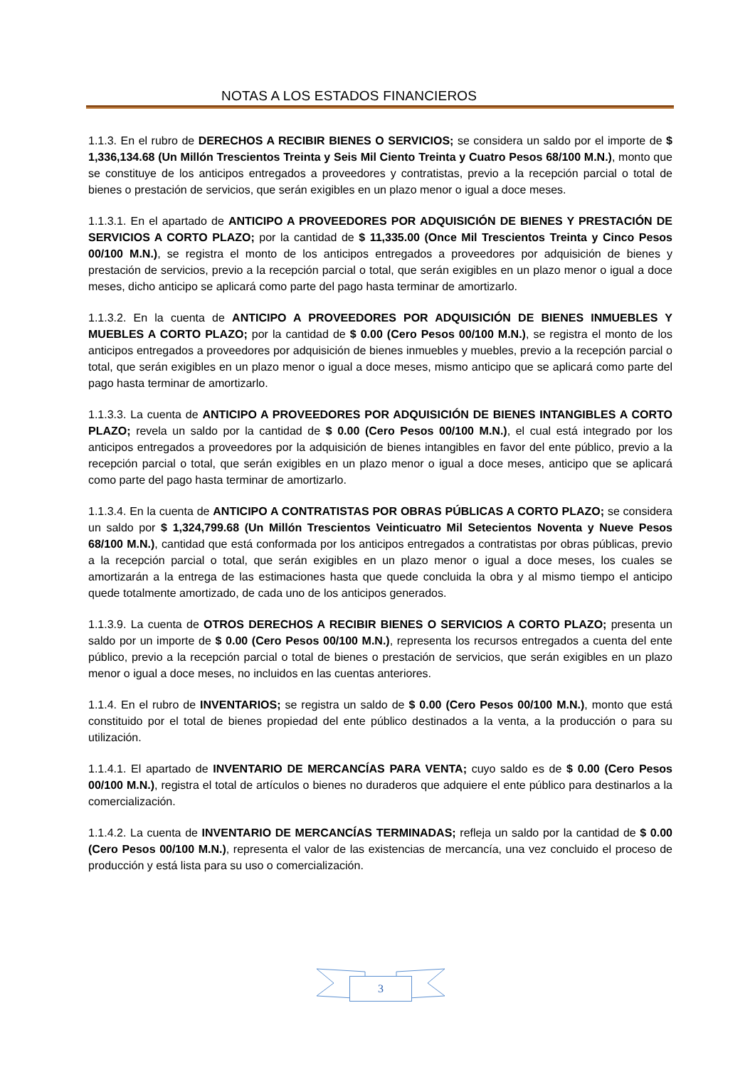NOTAS A LOS ESTADOS FINANCIEROS
1.1.3. En el rubro de DERECHOS A RECIBIR BIENES O SERVICIOS; se considera un saldo por el importe de $ 1,336,134.68 (Un Millón Trescientos Treinta y Seis Mil Ciento Treinta y Cuatro Pesos 68/100 M.N.), monto que se constituye de los anticipos entregados a proveedores y contratistas, previo a la recepción parcial o total de bienes o prestación de servicios, que serán exigibles en un plazo menor o igual a doce meses.
1.1.3.1. En el apartado de ANTICIPO A PROVEEDORES POR ADQUISICIÓN DE BIENES Y PRESTACIÓN DE SERVICIOS A CORTO PLAZO; por la cantidad de $ 11,335.00 (Once Mil Trescientos Treinta y Cinco Pesos 00/100 M.N.), se registra el monto de los anticipos entregados a proveedores por adquisición de bienes y prestación de servicios, previo a la recepción parcial o total, que serán exigibles en un plazo menor o igual a doce meses, dicho anticipo se aplicará como parte del pago hasta terminar de amortizarlo.
1.1.3.2. En la cuenta de ANTICIPO A PROVEEDORES POR ADQUISICIÓN DE BIENES INMUEBLES Y MUEBLES A CORTO PLAZO; por la cantidad de $ 0.00 (Cero Pesos 00/100 M.N.), se registra el monto de los anticipos entregados a proveedores por adquisición de bienes inmuebles y muebles, previo a la recepción parcial o total, que serán exigibles en un plazo menor o igual a doce meses, mismo anticipo que se aplicará como parte del pago hasta terminar de amortizarlo.
1.1.3.3. La cuenta de ANTICIPO A PROVEEDORES POR ADQUISICIÓN DE BIENES INTANGIBLES A CORTO PLAZO; revela un saldo por la cantidad de $ 0.00 (Cero Pesos 00/100 M.N.), el cual está integrado por los anticipos entregados a proveedores por la adquisición de bienes intangibles en favor del ente público, previo a la recepción parcial o total, que serán exigibles en un plazo menor o igual a doce meses, anticipo que se aplicará como parte del pago hasta terminar de amortizarlo.
1.1.3.4. En la cuenta de ANTICIPO A CONTRATISTAS POR OBRAS PÚBLICAS A CORTO PLAZO; se considera un saldo por $ 1,324,799.68 (Un Millón Trescientos Veinticuatro Mil Setecientos Noventa y Nueve Pesos 68/100 M.N.), cantidad que está conformada por los anticipos entregados a contratistas por obras públicas, previo a la recepción parcial o total, que serán exigibles en un plazo menor o igual a doce meses, los cuales se amortizarán a la entrega de las estimaciones hasta que quede concluida la obra y al mismo tiempo el anticipo quede totalmente amortizado, de cada uno de los anticipos generados.
1.1.3.9. La cuenta de OTROS DERECHOS A RECIBIR BIENES O SERVICIOS A CORTO PLAZO; presenta un saldo por un importe de $ 0.00 (Cero Pesos 00/100 M.N.), representa los recursos entregados a cuenta del ente público, previo a la recepción parcial o total de bienes o prestación de servicios, que serán exigibles en un plazo menor o igual a doce meses, no incluidos en las cuentas anteriores.
1.1.4. En el rubro de INVENTARIOS; se registra un saldo de $ 0.00 (Cero Pesos 00/100 M.N.), monto que está constituido por el total de bienes propiedad del ente público destinados a la venta, a la producción o para su utilización.
1.1.4.1. El apartado de INVENTARIO DE MERCANCÍAS PARA VENTA; cuyo saldo es de $ 0.00 (Cero Pesos 00/100 M.N.), registra el total de artículos o bienes no duraderos que adquiere el ente público para destinarlos a la comercialización.
1.1.4.2. La cuenta de INVENTARIO DE MERCANCÍAS TERMINADAS; refleja un saldo por la cantidad de $ 0.00 (Cero Pesos 00/100 M.N.), representa el valor de las existencias de mercancía, una vez concluido el proceso de producción y está lista para su uso o comercialización.
3